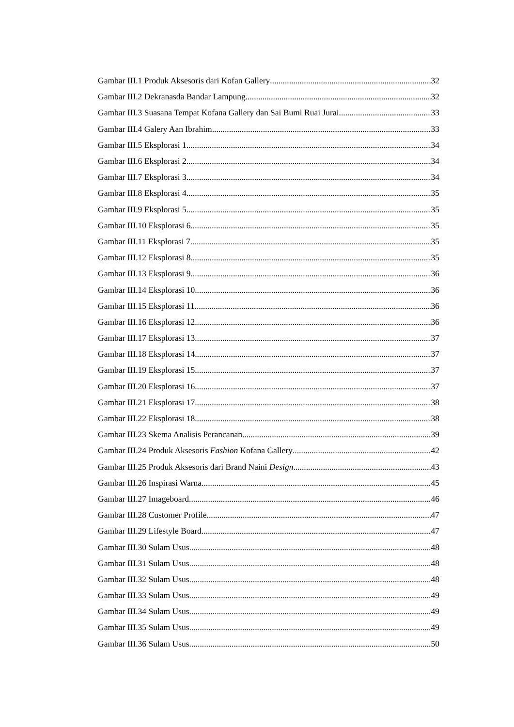Gambar III.1 Produk Aksesoris dari Kofan Gallery 32
Gambar III.2 Dekranasda Bandar Lampung 32
Gambar III.3 Suasana Tempat Kofana Gallery dan Sai Bumi Ruai Jurai 33
Gambar III.4 Galery Aan Ibrahim 33
Gambar III.5 Eksplorasi 1 34
Gambar III.6 Eksplorasi 2 34
Gambar III.7 Eksplorasi 3 34
Gambar III.8 Eksplorasi 4 35
Gambar III.9 Eksplorasi 5 35
Gambar III.10 Eksplorasi 6 35
Gambar III.11 Eksplorasi 7 35
Gambar III.12 Eksplorasi 8 35
Gambar III.13 Eksplorasi 9 36
Gambar III.14 Eksplorasi 10 36
Gambar III.15 Eksplorasi 11 36
Gambar III.16 Eksplorasi 12 36
Gambar III.17 Eksplorasi 13 37
Gambar III.18 Eksplorasi 14 37
Gambar III.19 Eksplorasi 15 37
Gambar III.20 Eksplorasi 16 37
Gambar III.21 Eksplorasi 17 38
Gambar III.22 Eksplorasi 18 38
Gambar III.23 Skema Analisis Perancanan 39
Gambar III.24 Produk Aksesoris Fashion Kofana Gallery 42
Gambar III.25 Produk Aksesoris dari Brand Naini Design 43
Gambar III.26 Inspirasi Warna 45
Gambar III.27 Imageboard 46
Gambar III.28 Customer Profile 47
Gambar III.29 Lifestyle Board 47
Gambar III.30 Sulam Usus 48
Gambar III.31 Sulam Usus 48
Gambar III.32 Sulam Usus 48
Gambar III.33 Sulam Usus 49
Gambar III.34 Sulam Usus 49
Gambar III.35 Sulam Usus 49
Gambar III.36 Sulam Usus 50